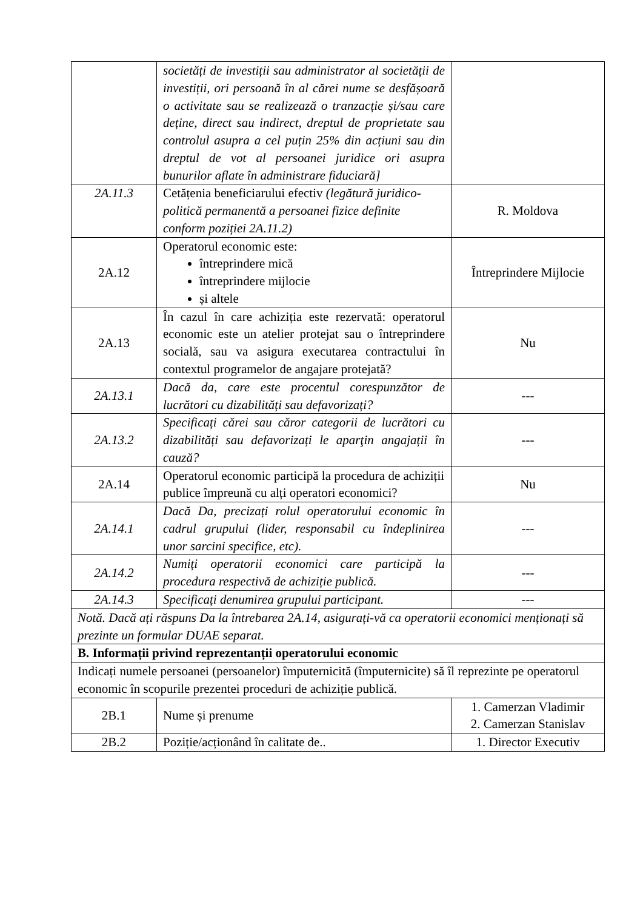| | societăți de investiții sau administrator al societății de investiții, ori persoană în al cărei nume se desfășoară o activitate sau se realizează o tranzacție și/sau care deține, direct sau indirect, dreptul de proprietate sau controlul asupra a cel puțin 25% din acțiuni sau din dreptul de vot al persoanei juridice ori asupra bunurilor aflate în administrare fiduciară] | |
| 2A.11.3 | Cetățenia beneficiarului efectiv (legătură juridico-politică permanentă a persoanei fizice definite conform poziției 2A.11.2) | R. Moldova |
| 2A.12 | Operatorul economic este: întreprindere mică întreprindere mijlocie și altele | Întreprindere Mijlocie |
| 2A.13 | În cazul în care achiziția este rezervată: operatorul economic este un atelier protejat sau o întreprindere socială, sau va asigura executarea contractului în contextul programelor de angajare protejată? | Nu |
| 2A.13.1 | Dacă da, care este procentul corespunzător de lucrători cu dizabilități sau defavorizați? | --- |
| 2A.13.2 | Specificați cărei sau căror categorii de lucrători cu dizabilități sau defavorizați le aparţin angajații în cauză? | --- |
| 2A.14 | Operatorul economic participă la procedura de achiziții publice împreună cu alți operatori economici? | Nu |
| 2A.14.1 | Dacă Da, precizați rolul operatorului economic în cadrul grupului (lider, responsabil cu îndeplinirea unor sarcini specifice, etc). | --- |
| 2A.14.2 | Numiți operatorii economici care participă la procedura respectivă de achiziție publică. | --- |
| 2A.14.3 | Specificați denumirea grupului participant. | --- |
| Notă. Dacă ați răspuns Da la întrebarea 2A.14, asigurați-vă ca operatorii economici menționați să prezinte un formular DUAE separat. | | |
| B. Informații privind reprezentanții operatorului economic | | |
| Indicați numele persoanei (persoanelor) împuternicită (împuternicite) să îl reprezinte pe operatorul economic în scopurile prezentei proceduri de achiziție publică. | | |
| 2B.1 | Nume și prenume | 1. Camerzan Vladimir 2. Camerzan Stanislav |
| 2B.2 | Poziție/acționând în calitate de.. | 1. Director Executiv |